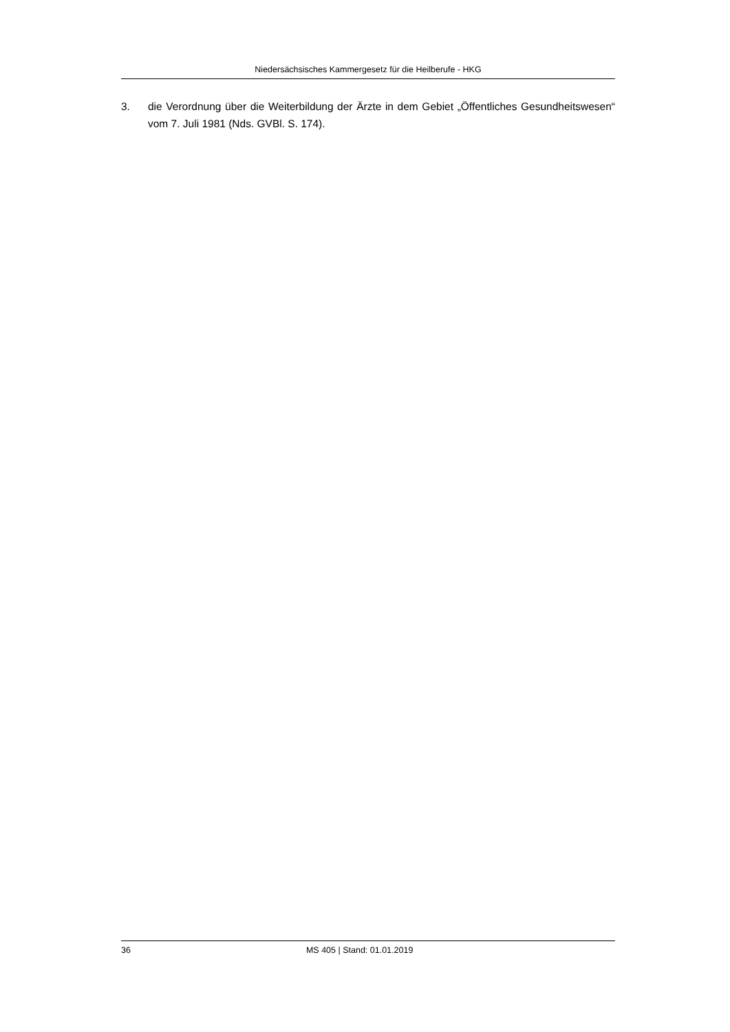Niedersächsisches Kammergesetz für die Heilberufe - HKG
3. die Verordnung über die Weiterbildung der Ärzte in dem Gebiet „Öffentliches Gesundheitswesen“ vom 7. Juli 1981 (Nds. GVBl. S. 174).
36 MS 405 | Stand: 01.01.2019